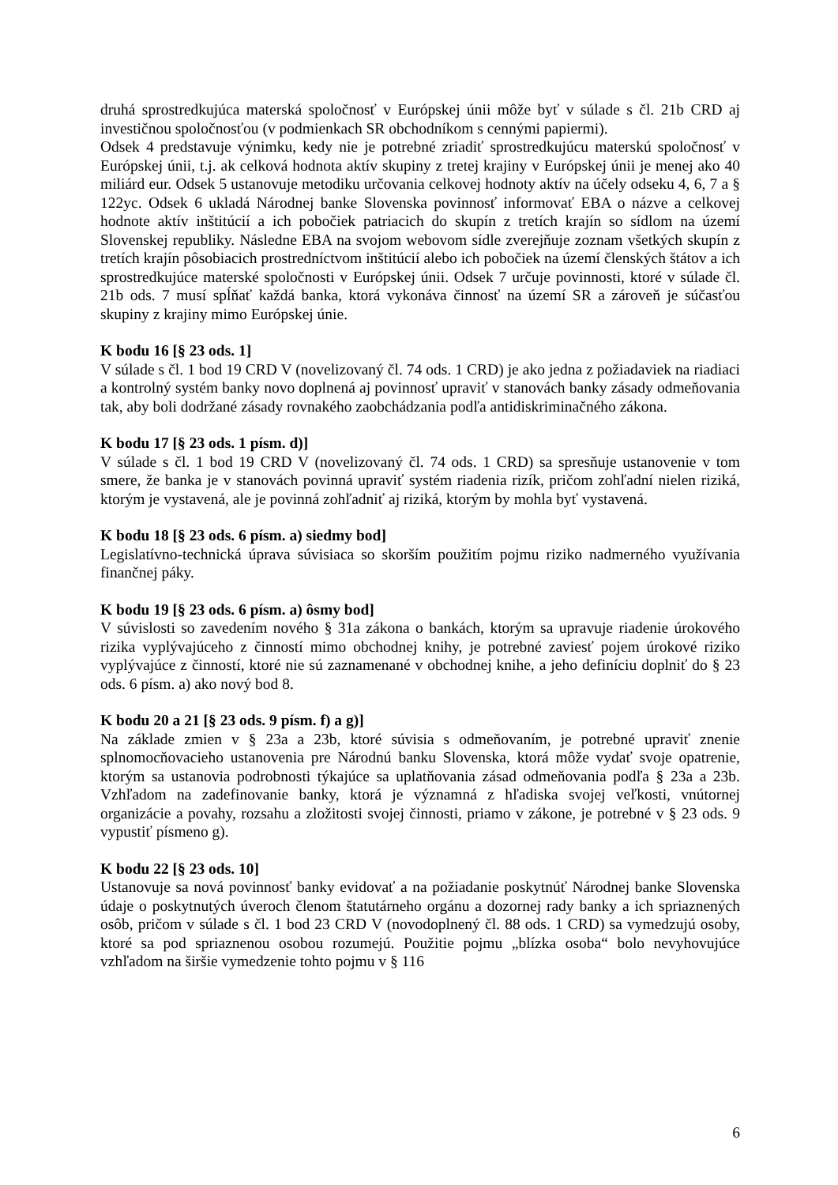druhá sprostredkujúca materská spoločnosť v Európskej únii môže byť v súlade s čl. 21b CRD aj investičnou spoločnosťou (v podmienkach SR obchodníkom s cennými papiermi).
Odsek 4 predstavuje výnimku, kedy nie je potrebné zriadiť sprostredkujúcu materskú spoločnosť v Európskej únii, t.j. ak celková hodnota aktív skupiny z tretej krajiny v Európskej únii je menej ako 40 miliárd eur. Odsek 5 ustanovuje metodiku určovania celkovej hodnoty aktív na účely odseku 4, 6, 7 a § 122yc. Odsek 6 ukladá Národnej banke Slovenska povinnosť informovať EBA o názve a celkovej hodnote aktív inštitúcií a ich pobočiek patriacich do skupín z tretích krajín so sídlom na území Slovenskej republiky. Následne EBA na svojom webovom sídle zverejňuje zoznam všetkých skupín z tretích krajín pôsobiacich prostredníctvom inštitúcií alebo ich pobočiek na území členských štátov a ich sprostredkujúce materské spoločnosti v Európskej únii. Odsek 7 určuje povinnosti, ktoré v súlade čl. 21b ods. 7 musí spĺňať každá banka, ktorá vykonáva činnosť na území SR a zároveň je súčasťou skupiny z krajiny mimo Európskej únie.
K bodu 16 [§ 23 ods. 1]
V súlade s čl. 1 bod 19 CRD V (novelizovaný čl. 74 ods. 1 CRD) je ako jedna z požiadaviek na riadiaci a kontrolný systém banky novo doplnená aj povinnosť upraviť v stanovách banky zásady odmeňovania tak, aby boli dodržané zásady rovnakého zaobchádzania podľa antidiskriminačného zákona.
K bodu 17 [§ 23 ods. 1 písm. d)]
V súlade s čl. 1 bod 19 CRD V (novelizovaný čl. 74 ods. 1 CRD) sa spresňuje ustanovenie v tom smere, že banka je v stanovách povinná upraviť systém riadenia rizík, pričom zohľadní nielen riziká, ktorým je vystavená, ale je povinná zohľadniť aj riziká, ktorým by mohla byť vystavená.
K bodu 18 [§ 23 ods. 6 písm. a) siedmy bod]
Legislatívno-technická úprava súvisiaca so skorším použitím pojmu riziko nadmerného využívania finančnej páky.
K bodu 19 [§ 23 ods. 6 písm. a) ôsmy bod]
V súvislosti so zavedením nového § 31a zákona o bankách, ktorým sa upravuje riadenie úrokového rizika vyplývajúceho z činností mimo obchodnej knihy, je potrebné zaviesť pojem úrokové riziko vyplývajúce z činností, ktoré nie sú zaznamenané v obchodnej knihe, a jeho definíciu doplniť do § 23 ods. 6 písm. a) ako nový bod 8.
K bodu 20 a 21 [§ 23 ods. 9 písm. f) a g)]
Na základe zmien v § 23a a 23b, ktoré súvisia s odmeňovaním, je potrebné upraviť znenie splnomocňovacieho ustanovenia pre Národnú banku Slovenska, ktorá môže vydať svoje opatrenie, ktorým sa ustanovia podrobnosti týkajúce sa uplatňovania zásad odmeňovania podľa § 23a a 23b. Vzhľadom na zadefinovanie banky, ktorá je významná z hľadiska svojej veľkosti, vnútornej organizácie a povahy, rozsahu a zložitosti svojej činnosti, priamo v zákone, je potrebné v § 23 ods. 9 vypustiť písmeno g).
K bodu 22 [§ 23 ods. 10]
Ustanovuje sa nová povinnosť banky evidovať a na požiadanie poskytnúť Národnej banke Slovenska údaje o poskytnutých úveroch členom štatutárneho orgánu a dozornej rady banky a ich spriaznených osôb, pričom v súlade s čl. 1 bod 23 CRD V (novodoplnený čl. 88 ods. 1 CRD) sa vymedzujú osoby, ktoré sa pod spriaznenou osobou rozumejú. Použitie pojmu „blízka osoba“ bolo nevyhovujúce vzhľadom na širšie vymedzenie tohto pojmu v § 116
6